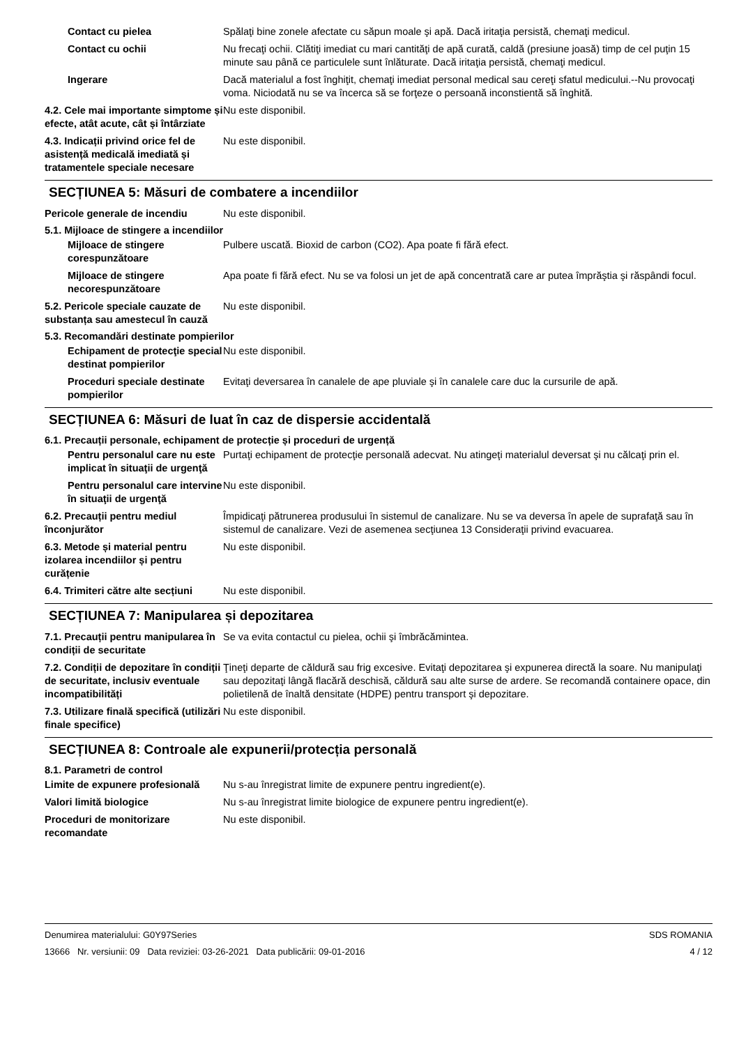Contact cu pielea Spălaţi bine zonele afectate cu săpun moale şi apă. Dacă iritaţia persistă, chemaţi medicul.
Contact cu ochii Nu frecaţi ochii. Clătiţi imediat cu mari cantităţi de apă curată, caldă (presiune joasă) timp de cel puţin 15 minute sau până ce particulele sunt înlăturate. Dacă iritaţia persistă, chemaţi medicul.
Ingerare Dacă materialul a fost înghiţit, chemaţi imediat personal medical sau cereţi sfatul medicului.--Nu provocaţi voma. Niciodată nu se va încerca să se forţeze o persoană inconstientă să înghită.
4.2. Cele mai importante simptome și efecte, atât acute, cât și întârziate
Nu este disponibil.
4.3. Indicații privind orice fel de asistență medicală imediată și tratamentele speciale necesare
Nu este disponibil.
SECȚIUNEA 5: Măsuri de combatere a incendiilor
Pericole generale de incendiu Nu este disponibil.
5.1. Mijloace de stingere a incendiilor
Mijloace de stingere corespunzătoare
Pulbere uscată. Bioxid de carbon (CO2). Apa poate fi fără efect.
Mijloace de stingere necorespunzătoare
Apa poate fi fără efect. Nu se va folosi un jet de apă concentrată care ar putea împrăştia şi răspândi focul.
5.2. Pericole speciale cauzate de substanța sau amestecul în cauză
Nu este disponibil.
5.3. Recomandări destinate pompierilor
Echipament de protecţie special destinat pompierilor
Nu este disponibil.
Proceduri speciale destinate pompierilor
Evitaţi deversarea în canalele de ape pluviale şi în canalele care duc la cursurile de apă.
SECȚIUNEA 6: Măsuri de luat în caz de dispersie accidentală
6.1. Precauții personale, echipament de protecție și proceduri de urgență
Pentru personalul care nu este implicat în situaţii de urgenţă
Purtaţi echipament de protecţie personală adecvat. Nu atingeţi materialul deversat şi nu călcaţi prin el.
Pentru personalul care intervine în situaţii de urgenţă
Nu este disponibil.
6.2. Precauții pentru mediul înconjurător
Împidicaţi pătrunerea produsului în sistemul de canalizare. Nu se va deversa în apele de suprafaţă sau în sistemul de canalizare. Vezi de asemenea secţiunea 13 Consideraţii privind evacuarea.
6.3. Metode și material pentru izolarea incendiilor și pentru curățenie
Nu este disponibil.
6.4. Trimiteri către alte secțiuni
Nu este disponibil.
SECȚIUNEA 7: Manipularea și depozitarea
7.1. Precauții pentru manipularea în condiții de securitate
Se va evita contactul cu pielea, ochii şi îmbrăcămintea.
7.2. Condiții de depozitare în condiții de securitate, inclusiv eventuale incompatibilități
Ţineţi departe de căldură sau frig excesive. Evitaţi depozitarea şi expunerea directă la soare. Nu manipulaţi sau depozitaţi lângă flacără deschisă, căldură sau alte surse de ardere. Se recomandă containere opace, din polietilenă de înaltă densitate (HDPE) pentru transport şi depozitare.
7.3. Utilizare finală specifică (utilizări finale specifice)
Nu este disponibil.
SECȚIUNEA 8: Controale ale expunerii/protecția personală
8.1. Parametri de control
Limite de expunere profesională
Nu s-au înregistrat limite de expunere pentru ingredient(e).
Valori limită biologice Nu s-au înregistrat limite biologice de expunere pentru ingredient(e).
Proceduri de monitorizare recomandate
Nu este disponibil.
Denumirea materialului: G0Y97Series
13666 Nr. versiunii: 09 Data reviziei: 03-26-2021 Data publicării: 09-01-2016
SDS ROMANIA
4 / 12